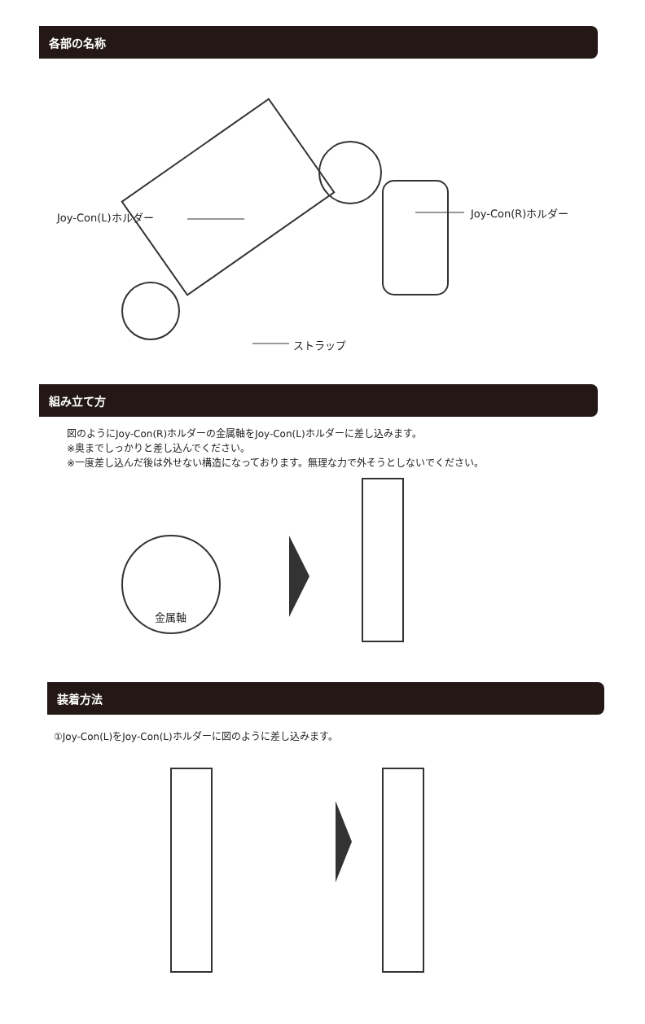各部の名称
Joy-Con(L)ホルダー Joy-Con(R)ホルダー
ストラップ
組み立て方
図のようにJoy-Con(R)ホルダーの金属軸をJoy-Con(L)ホルダーに差し込みます。
※奥までしっかりと差し込んでください。
※一度差し込んだ後は外せない構造になっております。無理な力で外そうとしないでください。
金属軸
装着方法
①Joy-Con(L)をJoy-Con(L)ホルダーに図のように差し込みます。